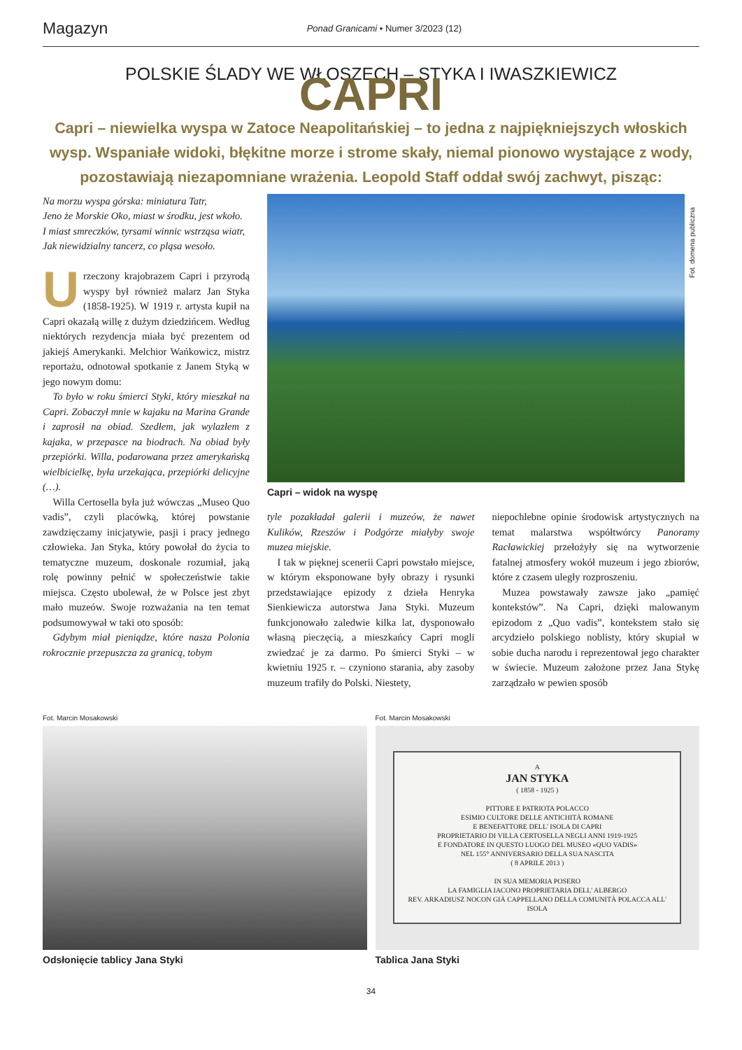Magazyn Ponad Granicami • Numer 3/2023 (12)
POLSKIE ŚLADY WE WŁOSZECH – STYKA I IWASZKIEWICZ
CAPRI
Capri – niewielka wyspa w Zatoce Neapolitańskiej – to jedna z najpiękniejszych włoskich wysp. Wspaniałe widoki, błękitne morze i strome skały, niemal pionowo wystające z wody, pozostawiają niezapomniane wrażenia. Leopold Staff oddał swój zachwyt, pisząc:
Na morzu wyspa górska: miniatura Tatr,
Jeno że Morskie Oko, miast w środku, jest wkoło.
I miast smreczków, tyrsami winnic wstrząsa wiatr,
Jak niewidzialny tancerz, co pląsa wesoło.
Urzeczony krajobrazem Capri i przyrodą wyspy był również malarz Jan Styka (1858-1925). W 1919 r. artysta kupił na Capri okazałą willę z dużym dziedzińcem. Według niektórych rezydencja miała być prezentem od jakiejś Amerykanki. Melchior Wańkowicz, mistrz reportażu, odnotował spotkanie z Janem Styką w jego nowym domu:
 To było w roku śmierci Styki, który mieszkał na Capri. Zobaczył mnie w kajaku na Marina Grande i zaprosił na obiad. Szedłem, jak wylazłem z kajaka, w przepasce na biodrach. Na obiad były przepiórki. Willa, podarowana przez amerykańską wielbicielkę, była urzekająca, przepiórki delicyjne (…).
 Willa Certosella była już wówczas „Museo Quo vadis”, czyli placówką, której powstanie zawdzięczamy inicjatywie, pasji i pracy jednego człowieka. Jan Styka, który powołał do życia to tematyczne muzeum, doskonale rozumiał, jaką rolę powinny pełnić w społeczeństwie takie miejsca. Często ubolewał, że w Polsce jest zbyt mało muzeów. Swoje rozważania na ten temat podsumowywał w taki oto sposób:
 Gdybym miał pieniądze, które nasza Polonia rokrocznie przepuszcza za granicą, tobym
Fot. domena publiczna
Capri – widok na wyspę
tyle pozakładał galerii i muzeów, że nawet Kulików, Rzeszów i Podgórze miałyby swoje muzea miejskie.
 I tak w pięknej scenerii Capri powstało miejsce, w którym eksponowane były obrazy i rysunki przedstawiające epizody z dzieła Henryka Sienkiewicza autorstwa Jana Styki. Muzeum funkcjonowało zaledwie kilka lat, dysponowało własną pieczęcią, a mieszkańcy Capri mogli zwiedzać je za darmo. Po śmierci Styki – w kwietniu 1925 r. – czyniono starania, aby zasoby muzeum trafiły do Polski. Niestety,
niepochlebne opinie środowisk artystycznych na temat malarstwa współtwórcy Panoramy Racławickiej przełożyły się na wytworzenie fatalnej atmosfery wokół muzeum i jego zbiorów, które z czasem uległy rozproszeniu.
 Muzea powstawały zawsze jako „pamięć kontekstów”. Na Capri, dzięki malowanym epizodom z „Quo vadis”, kontekstem stało się arcydzieło polskiego noblisty, który skupiał w sobie ducha narodu i reprezentował jego charakter w świecie. Muzeum założone przez Jana Stykę zarządzało w pewien sposób
Fot. Marcin Mosakowski
Odsłonięcie tablicy Jana Styki
Fot. Marcin Mosakowski
A
JAN STYKA
( 1858 - 1925 )
PITTORE E PATRIOTA POLACCO
ESIMIO CULTORE DELLE ANTICHITÀ ROMANE
E BENEFATTORE DELL' ISOLA DI CAPRI
PROPRIETARIO DI VILLA CERTOSELLA NEGLI ANNI 1919-1925
E FONDATORE IN QUESTO LUOGO DEL MUSEO «QUO VADIS»
NEL 155° ANNIVERSARIO DELLA SUA NASCITA
( 8 APRILE 2013 )
IN SUA MEMORIA POSERO
LA FAMIGLIA IACONO PROPRIETARIA DELL' ALBERGO
REV. ARKADIUSZ NOCON GIÀ CAPPELLANO DELLA COMUNITÀ POLACCA ALL' ISOLA
Tablica Jana Styki
34